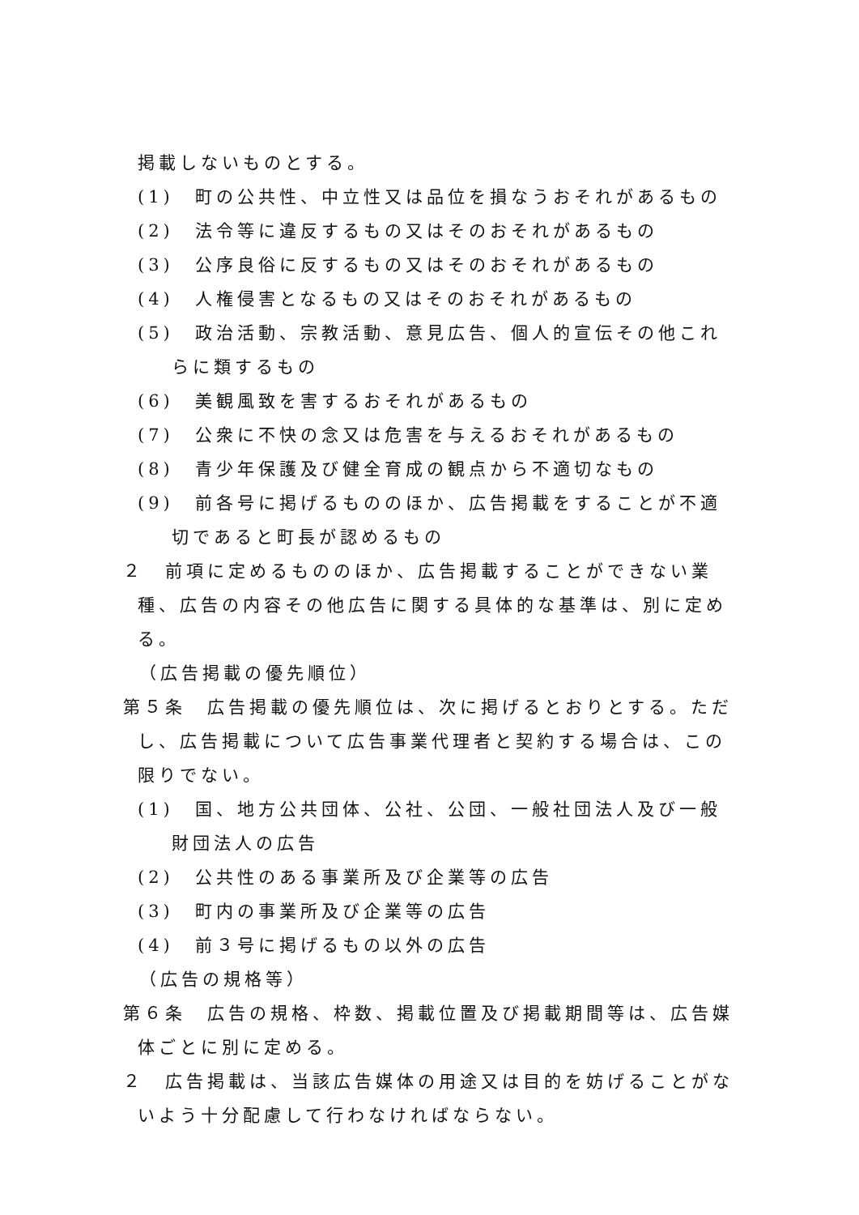掲載しないものとする。
(1)　町の公共性、中立性又は品位を損なうおそれがあるもの
(2)　法令等に違反するもの又はそのおそれがあるもの
(3)　公序良俗に反するもの又はそのおそれがあるもの
(4)　人権侵害となるもの又はそのおそれがあるもの
(5)　政治活動、宗教活動、意見広告、個人的宣伝その他これらに類するもの
(6)　美観風致を害するおそれがあるもの
(7)　公衆に不快の念又は危害を与えるおそれがあるもの
(8)　青少年保護及び健全育成の観点から不適切なもの
(9)　前各号に掲げるもののほか、広告掲載をすることが不適切であると町長が認めるもの
２　前項に定めるもののほか、広告掲載することができない業種、広告の内容その他広告に関する具体的な基準は、別に定める。
（広告掲載の優先順位）
第５条　広告掲載の優先順位は、次に掲げるとおりとする。ただし、広告掲載について広告事業代理者と契約する場合は、この限りでない。
(1)　国、地方公共団体、公社、公団、一般社団法人及び一般財団法人の広告
(2)　公共性のある事業所及び企業等の広告
(3)　町内の事業所及び企業等の広告
(4)　前３号に掲げるもの以外の広告
（広告の規格等）
第６条　広告の規格、枠数、掲載位置及び掲載期間等は、広告媒体ごとに別に定める。
２　広告掲載は、当該広告媒体の用途又は目的を妨げることがないよう十分配慮して行わなければならない。